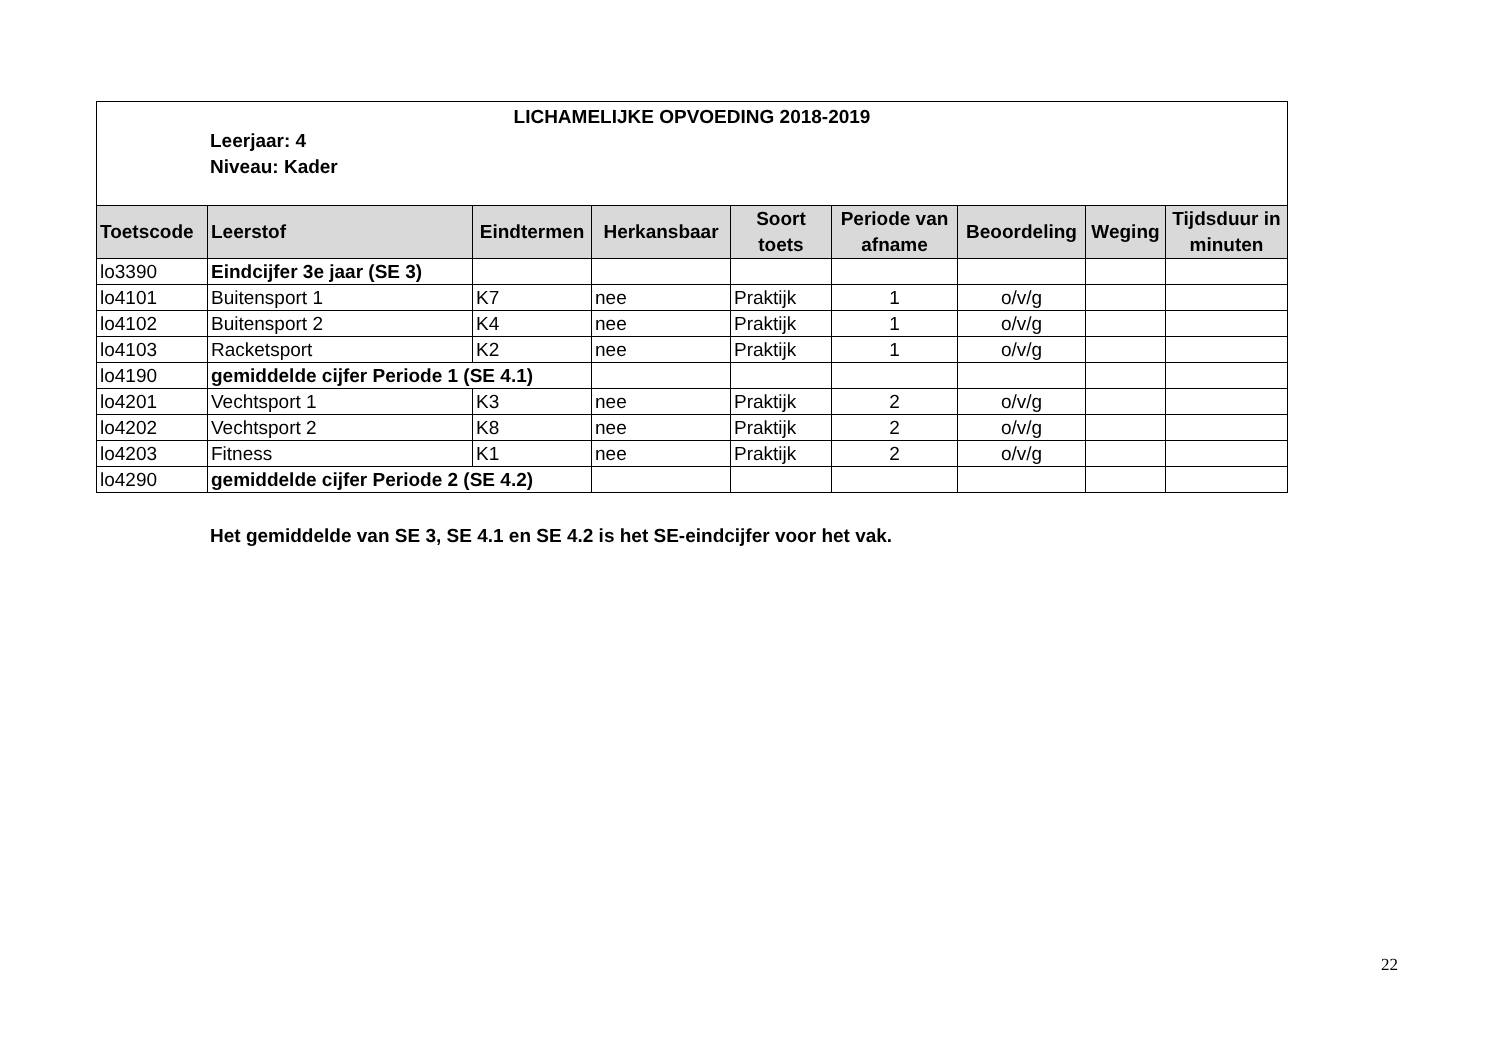LICHAMELIJKE OPVOEDING 2018-2019
Leerjaar: 4
Niveau: Kader
| Toetscode | Leerstof | Eindtermen | Herkansbaar | Soort toets | Periode van afname | Beoordeling | Weging | Tijdsduur in minuten |
| --- | --- | --- | --- | --- | --- | --- | --- | --- |
| lo3390 | Eindcijfer 3e jaar (SE 3) | | | | | | | |
| lo4101 | Buitensport 1 | K7 | nee | Praktijk | 1 | o/v/g | | |
| lo4102 | Buitensport 2 | K4 | nee | Praktijk | 1 | o/v/g | | |
| lo4103 | Racketsport | K2 | nee | Praktijk | 1 | o/v/g | | |
| lo4190 | gemiddelde cijfer Periode 1 (SE 4.1) | | | | | | | |
| lo4201 | Vechtsport 1 | K3 | nee | Praktijk | 2 | o/v/g | | |
| lo4202 | Vechtsport 2 | K8 | nee | Praktijk | 2 | o/v/g | | |
| lo4203 | Fitness | K1 | nee | Praktijk | 2 | o/v/g | | |
| lo4290 | gemiddelde cijfer Periode 2 (SE 4.2) | | | | | | | |
Het gemiddelde van SE 3, SE 4.1 en SE 4.2 is het SE-eindcijfer voor het vak.
22